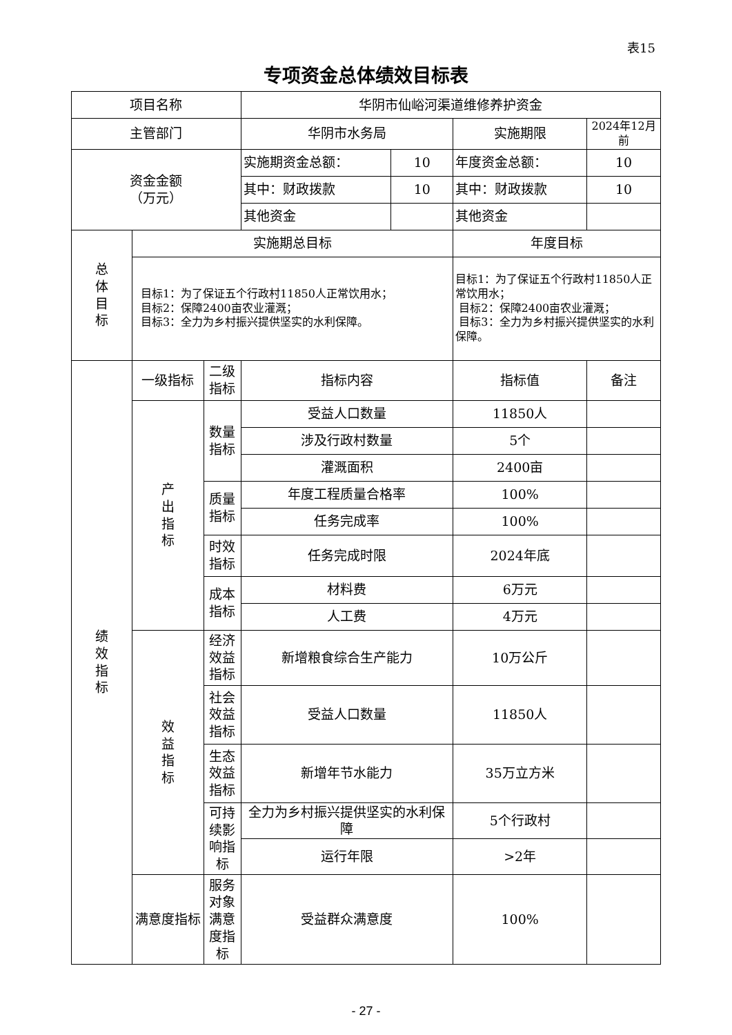表15
专项资金总体绩效目标表
| 项目名称 | | | 华阴市仙峪河渠道维修养护资金 | | | |
| 主管部门 | | | 华阴市水务局 | | 实施期限 | 2024年12月前 |
| 资金金额 （万元） | | | 实施期资金总额： | 10 | 年度资金总额： | 10 |
| | | | 其中：财政拨款 | 10 | 其中：财政拨款 | 10 |
| | | | 其他资金 | | 其他资金 | |
| 总 体 目 标 | 实施期总目标 | | | | 年度目标 | |
| | 目标1：为了保证五个行政村11850人正常饮用水； 目标2：保障2400亩农业灌溉； 目标3：全力为乡村振兴提供坚实的水利保障。 | | | | 目标1：为了保证五个行政村11850人正常饮用水； 目标2：保障2400亩农业灌溉； 目标3：全力为乡村振兴提供坚实的水利保障。 | |
| 绩 效 指 标 | 一级指标 | 二级指标 | 指标内容 | | 指标值 | 备注 |
| | 产 出 指 标 | 数量指标 | 受益人口数量 | | 11850人 | |
| | | | 涉及行政村数量 | | 5个 | |
| | | | 灌溉面积 | | 2400亩 | |
| | | 质量指标 | 年度工程质量合格率 | | 100% | |
| | | | 任务完成率 | | 100% | |
| | | 时效指标 | 任务完成时限 | | 2024年底 | |
| | | 成本指标 | 材料费 | | 6万元 | |
| | | | 人工费 | | 4万元 | |
| | 效 益 指 标 | 经济效益指标 | 新增粮食综合生产能力 | | 10万公斤 | |
| | | 社会效益指标 | 受益人口数量 | | 11850人 | |
| | | 生态效益指标 | 新增年节水能力 | | 35万立方米 | |
| | | 可持续影响指标 | 全力为乡村振兴提供坚实的水利保障 | | 5个行政村 | |
| | | | 运行年限 | | >2年 | |
| | 满意度指标 | 服务对象满意度指标 | 受益群众满意度 | | 100% | |
- 27 -